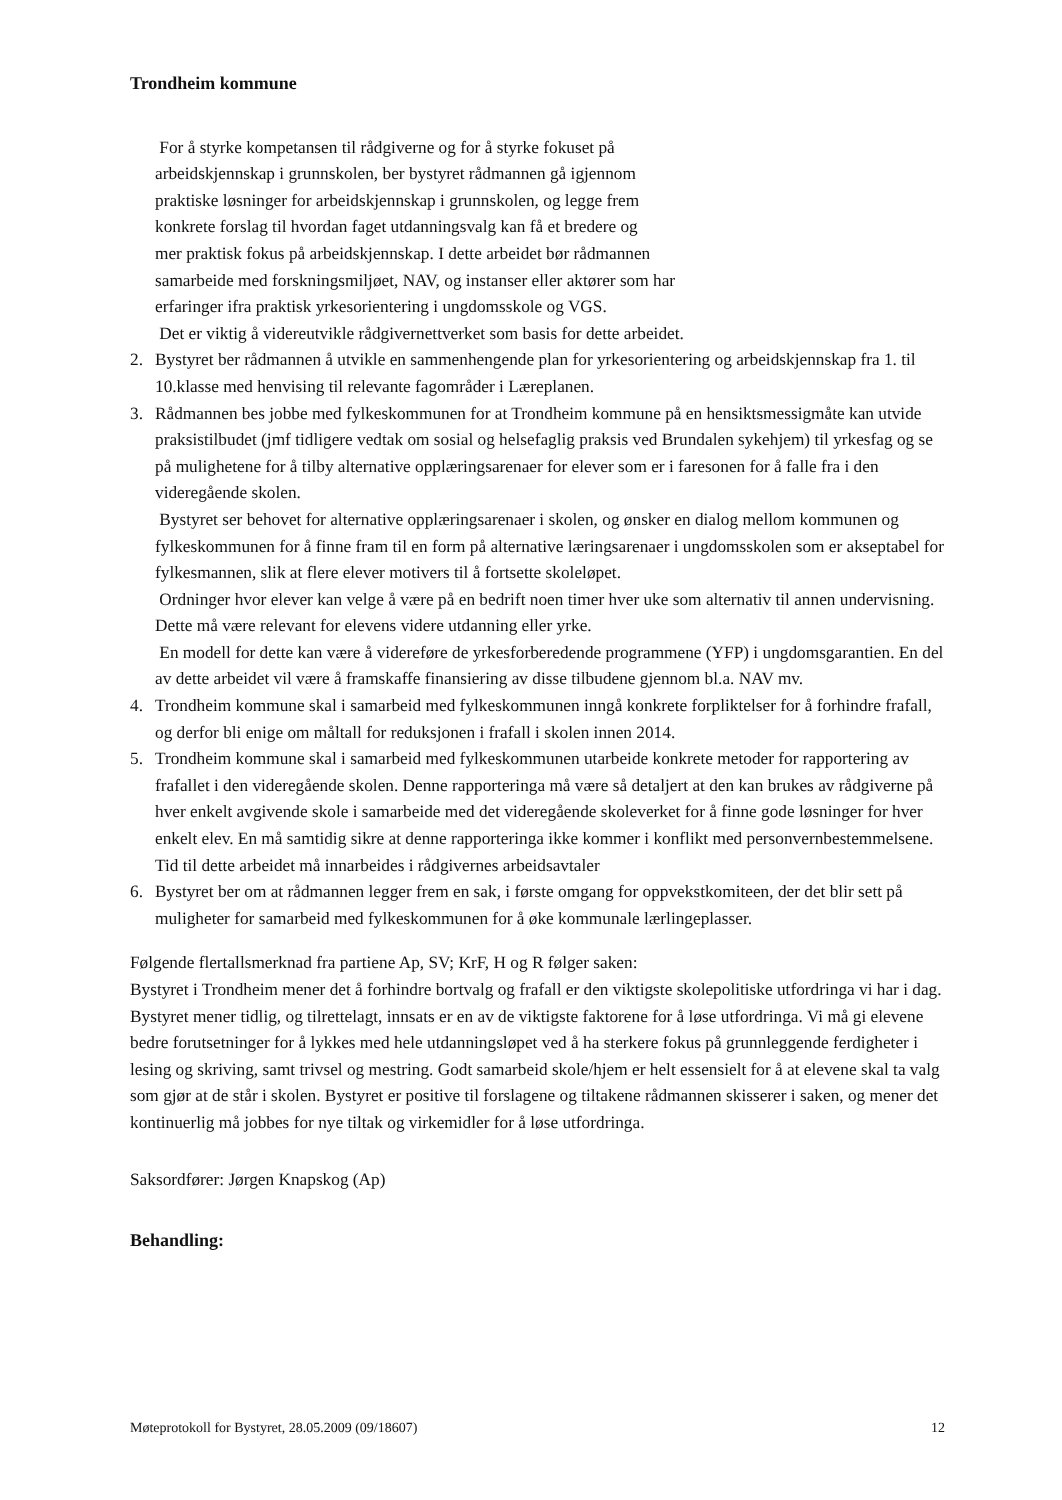Trondheim kommune
For å styrke kompetansen til rådgiverne og for å styrke fokuset på
arbeidskjennskap i grunnskolen, ber bystyret rådmannen gå igjennom
praktiske løsninger for arbeidskjennskap i grunnskolen, og legge frem
konkrete forslag til hvordan faget utdanningsvalg kan få et bredere og
mer praktisk fokus på arbeidskjennskap. I dette arbeidet bør rådmannen
samarbeide med forskningsmiljøet, NAV, og instanser eller aktører som har
erfaringer ifra praktisk yrkesorientering i ungdomsskole og VGS.
Det er viktig å videreutvikle rådgivernettverket som basis for dette arbeidet.
2. Bystyret ber rådmannen å utvikle en sammenhengende plan for yrkesorientering og arbeidskjennskap fra 1. til 10.klasse med henvising til relevante fagområder i Læreplanen.
3. Rådmannen bes jobbe med fylkeskommunen for at Trondheim kommune på en hensiktsmessigmåte kan utvide praksistilbudet (jmf tidligere vedtak om sosial og helsefaglig praksis ved Brundalen sykehjem) til yrkesfag og se på mulighetene for å tilby alternative opplæringsarenaer for elever som er i faresonen for å falle fra i den videregående skolen.
Bystyret ser behovet for alternative opplæringsarenaer i skolen, og ønsker en dialog mellom kommunen og fylkeskommunen for å finne fram til en form på alternative læringsarenaer i ungdomsskolen som er akseptabel for fylkesmannen, slik at flere elever motivers til å fortsette skoleløpet.
Ordninger hvor elever kan velge å være på en bedrift noen timer hver uke som alternativ til annen undervisning. Dette må være relevant for elevens videre utdanning eller yrke.
En modell for dette kan være å videreføre de yrkesforberedende programmene (YFP) i ungdomsgarantien. En del av dette arbeidet vil være å framskaffe finansiering av disse tilbudene gjennom bl.a. NAV mv.
4. Trondheim kommune skal i samarbeid med fylkeskommunen inngå konkrete forpliktelser for å forhindre frafall, og derfor bli enige om måltall for reduksjonen i frafall i skolen innen 2014.
5. Trondheim kommune skal i samarbeid med fylkeskommunen utarbeide konkrete metoder for rapportering av frafallet i den videregående skolen. Denne rapporteringa må være så detaljert at den kan brukes av rådgiverne på hver enkelt avgivende skole i samarbeide med det videregående skoleverket for å finne gode løsninger for hver enkelt elev. En må samtidig sikre at denne rapporteringa ikke kommer i konflikt med personvernbestemmelsene. Tid til dette arbeidet må innarbeides i rådgivernes arbeidsavtaler
6. Bystyret ber om at rådmannen legger frem en sak, i første omgang for oppvekstkomiteen, der det blir sett på muligheter for samarbeid med fylkeskommunen for å øke kommunale lærlingeplasser.
Følgende flertallsmerknad fra partiene Ap, SV; KrF, H og R følger saken:
Bystyret i Trondheim mener det å forhindre bortvalg og frafall er den viktigste skolepolitiske utfordringa vi har i dag. Bystyret mener tidlig, og tilrettelagt, innsats er en av de viktigste faktorene for å løse utfordringa. Vi må gi elevene bedre forutsetninger for å lykkes med hele utdanningsløpet ved å ha sterkere fokus på grunnleggende ferdigheter i lesing og skriving, samt trivsel og mestring. Godt samarbeid skole/hjem er helt essensielt for å at elevene skal ta valg som gjør at de står i skolen. Bystyret er positive til forslagene og tiltakene rådmannen skisserer i saken, og mener det kontinuerlig må jobbes for nye tiltak og virkemidler for å løse utfordringa.
Saksordfører: Jørgen Knapskog (Ap)
Behandling:
Møteprotokoll for Bystyret, 28.05.2009 (09/18607) 12